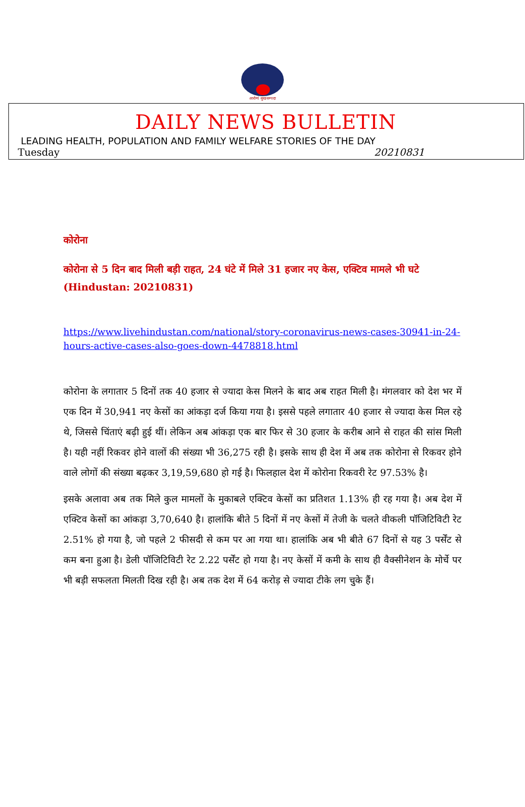आरोग्यं सुखसम्पदा
DAILY NEWS BULLETIN
LEADING HEALTH, POPULATION AND FAMILY WELFARE STORIES OF THE DAY
Tuesday 20210831
कोरोना
कोरोना से 5 दिन बाद मिली बड़ी राहत, 24 घंटे में मिले 31 हजार नए केस, एक्टिव मामले भी घटे
(Hindustan: 20210831)
https://www.livehindustan.com/national/story-coronavirus-news-cases-30941-in-24-hours-active-cases-also-goes-down-4478818.html
कोरोना के लगातार 5 दिनों तक 40 हजार से ज्यादा केस मिलने के बाद अब राहत मिली है। मंगलवार को देश भर में एक दिन में 30,941 नए केसों का आंकड़ा दर्ज किया गया है। इससे पहले लगातार 40 हजार से ज्यादा केस मिल रहे थे, जिससे चिंताएं बढ़ी हुई थीं। लेकिन अब आंकड़ा एक बार फिर से 30 हजार के करीब आने से राहत की सांस मिली है। यही नहीं रिकवर होने वालों की संख्या भी 36,275 रही है। इसके साथ ही देश में अब तक कोरोना से रिकवर होने वाले लोगों की संख्या बढ़कर 3,19,59,680 हो गई है। फिलहाल देश में कोरोना रिकवरी रेट 97.53% है।
इसके अलावा अब तक मिले कुल मामलों के मुकाबले एक्टिव केसों का प्रतिशत 1.13% ही रह गया है। अब देश में एक्टिव केसों का आंकड़ा 3,70,640 है। हालांकि बीते 5 दिनों में नए केसों में तेजी के चलते वीकली पॉजिटिविटी रेट 2.51% हो गया है, जो पहले 2 फीसदी से कम पर आ गया था। हालांकि अब भी बीते 67 दिनों से यह 3 पर्सेंट से कम बना हुआ है। डेली पॉजिटिविटी रेट 2.22 पर्सेंट हो गया है। नए केसों में कमी के साथ ही वैक्सीनेशन के मोर्चे पर भी बड़ी सफलता मिलती दिख रही है। अब तक देश में 64 करोड़ से ज्यादा टीके लग चुके हैं।